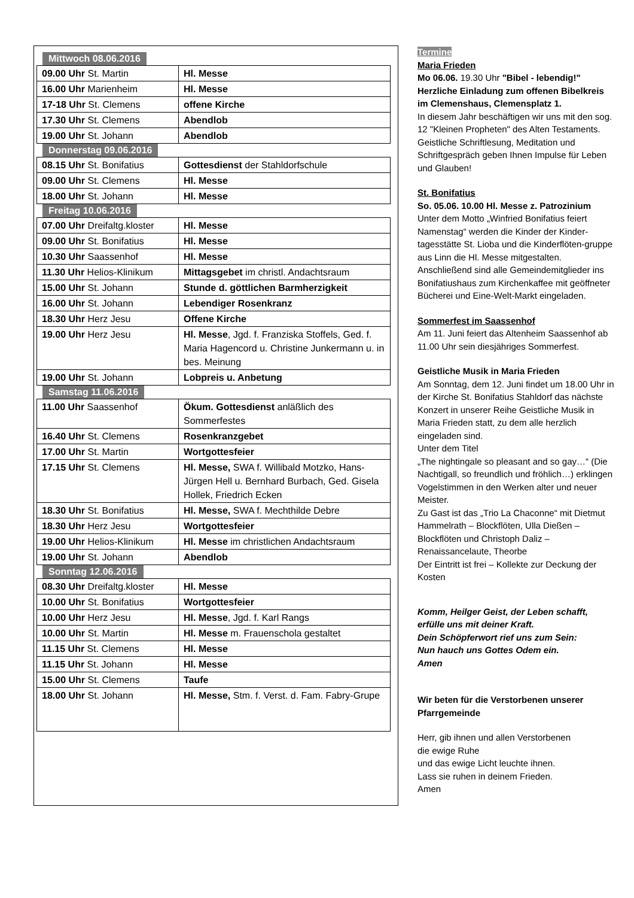Mittwoch 08.06.2016
| 09.00 Uhr St. Martin | Hl. Messe |
| 16.00 Uhr Marienheim | Hl. Messe |
| 17-18 Uhr St. Clemens | offene Kirche |
| 17.30 Uhr St. Clemens | Abendlob |
| 19.00 Uhr St. Johann | Abendlob |
Donnerstag 09.06.2016
| 08.15 Uhr St. Bonifatius | Gottesdienst der Stahldorfschule |
| 09.00 Uhr St. Clemens | Hl. Messe |
| 18.00 Uhr St. Johann | Hl. Messe |
Freitag 10.06.2016
| 07.00 Uhr Dreifaltg.kloster | Hl. Messe |
| 09.00 Uhr St. Bonifatius | Hl. Messe |
| 10.30 Uhr Saassenhof | Hl. Messe |
| 11.30 Uhr Helios-Klinikum | Mittagsgebet im christl. Andachtsraum |
| 15.00 Uhr St. Johann | Stunde d. göttlichen Barmherzigkeit |
| 16.00 Uhr St. Johann | Lebendiger Rosenkranz |
| 18.30 Uhr Herz Jesu | Offene Kirche |
| 19.00 Uhr Herz Jesu | Hl. Messe , Jgd. f. Franziska Stoffels, Ged. f. Maria Hagencord u. Christine Junkermann u. in bes. Meinung |
| 19.00 Uhr St. Johann | Lobpreis u. Anbetung |
Samstag 11.06.2016
| 11.00 Uhr Saassenhof | Ökum. Gottesdienst anläßlich des Sommerfestes |
| 16.40 Uhr St. Clemens | Rosenkranzgebet |
| 17.00 Uhr St. Martin | Wortgottesfeier |
| 17.15 Uhr St. Clemens | Hl. Messe, SWA f. Willibald Motzko, Hans-Jürgen Hell u. Bernhard Burbach, Ged. Gisela Hollek, Friedrich Ecken |
| 18.30 Uhr St. Bonifatius | Hl. Messe, SWA f. Mechthilde Debre |
| 18.30 Uhr Herz Jesu | Wortgottesfeier |
| 19.00 Uhr Helios-Klinikum | Hl. Messe im christlichen Andachtsraum |
| 19.00 Uhr St. Johann | Abendlob |
Sonntag 12.06.2016
| 08.30 Uhr Dreifaltg.kloster | Hl. Messe |
| 10.00 Uhr St. Bonifatius | Wortgottesfeier |
| 10.00 Uhr Herz Jesu | Hl. Messe , Jgd. f. Karl Rangs |
| 10.00 Uhr St. Martin | Hl. Messe m. Frauenschola gestaltet |
| 11.15 Uhr St. Clemens | Hl. Messe |
| 11.15 Uhr St. Johann | Hl. Messe |
| 15.00 Uhr St. Clemens | Taufe |
| 18.00 Uhr St. Johann | Hl. Messe, Stm. f. Verst. d. Fam. Fabry-Grupe |
Termine
Maria Frieden
Mo 06.06. 19.30 Uhr "Bibel - lebendig!"
Herzliche Einladung zum offenen Bibelkreis im Clemenshaus, Clemensplatz 1.
In diesem Jahr beschäftigen wir uns mit den sog. 12 "Kleinen Propheten" des Alten Testaments.
Geistliche Schriftlesung, Meditation und Schriftgespräch geben Ihnen Impulse für Leben und Glauben!
St. Bonifatius
So. 05.06. 10.00 Hl. Messe z. Patrozinium
Unter dem Motto „Winfried Bonifatius feiert Namenstag“ werden die Kinder der Kinder-tagesstätte St. Lioba und die Kinderflöten-gruppe aus Linn die Hl. Messe mitgestalten. Anschließend sind alle Gemeindemitglieder ins Bonifatiushaus zum Kirchenkaffee mit geöffneter Bücherei und Eine-Welt-Markt eingeladen.
Sommerfest im Saassenhof
Am 11. Juni feiert das Altenheim Saassenhof ab 11.00 Uhr sein diesjähriges Sommerfest.
Geistliche Musik in Maria Frieden
Am Sonntag, dem 12. Juni findet um 18.00 Uhr in der Kirche St. Bonifatius Stahldorf das nächste Konzert in unserer Reihe Geistliche Musik in Maria Frieden statt, zu dem alle herzlich eingeladen sind.
Unter dem Titel
„The nightingale so pleasant and so gay…“ (Die Nachtigall, so freundlich und fröhlich…) erklingen Vogelstimmen in den Werken alter und neuer Meister.
Zu Gast ist das „Trio La Chaconne“ mit Dietmut Hammelrath – Blockflöten, Ulla Dießen – Blockflöten und Christoph Daliz – Renaissancelaute, Theorbe
Der Eintritt ist frei – Kollekte zur Deckung der Kosten
Komm, Heilger Geist, der Leben schafft,
erfülle uns mit deiner Kraft.
Dein Schöpferwort rief uns zum Sein:
Nun hauch uns Gottes Odem ein.
Amen
Wir beten für die Verstorbenen unserer Pfarrgemeinde
Herr, gib ihnen und allen Verstorbenen
die ewige Ruhe
und das ewige Licht leuchte ihnen.
Lass sie ruhen in deinem Frieden.
Amen